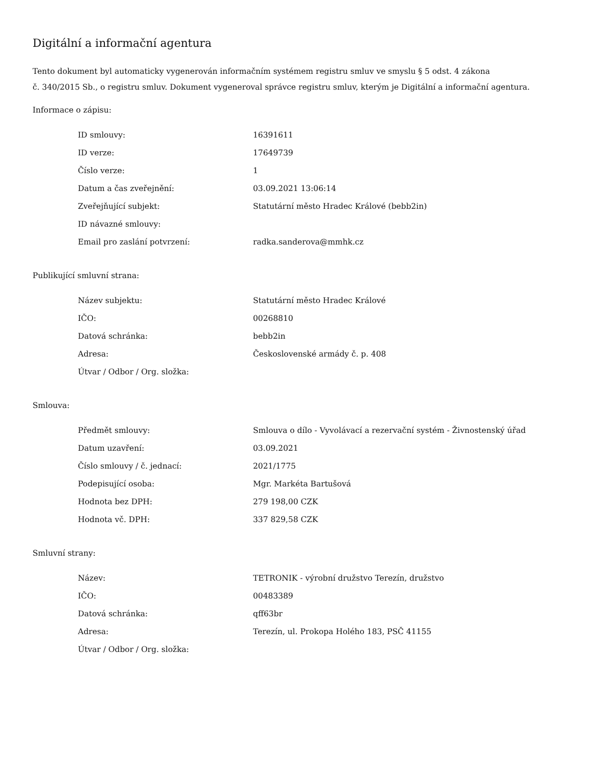Digitální a informační agentura
Tento dokument byl automaticky vygenerován informačním systémem registru smluv ve smyslu § 5 odst. 4 zákona
č. 340/2015 Sb., o registru smluv. Dokument vygeneroval správce registru smluv, kterým je Digitální a informační agentura.
Informace o zápisu:
| ID smlouvy: | 16391611 |
| ID verze: | 17649739 |
| Číslo verze: | 1 |
| Datum a čas zveřejnění: | 03.09.2021 13:06:14 |
| Zveřejňující subjekt: | Statutární město Hradec Králové (bebb2in) |
| ID návazné smlouvy: | |
| Email pro zaslání potvrzení: | radka.sanderova@mmhk.cz |
Publikující smluvní strana:
| Název subjektu: | Statutární město Hradec Králové |
| IČO: | 00268810 |
| Datová schránka: | bebb2in |
| Adresa: | Československé armády č. p. 408 |
| Útvar / Odbor / Org. složka: | |
Smlouva:
| Předmět smlouvy: | Smlouva o dílo - Vyvolávací a rezervační systém - Živnostenský úřad |
| Datum uzavření: | 03.09.2021 |
| Číslo smlouvy / č. jednací: | 2021/1775 |
| Podepisující osoba: | Mgr. Markéta Bartušová |
| Hodnota bez DPH: | 279 198,00 CZK |
| Hodnota vč. DPH: | 337 829,58 CZK |
Smluvní strany:
| Název: | TETRONIK - výrobní družstvo Terezín, družstvo |
| IČO: | 00483389 |
| Datová schránka: | qff63br |
| Adresa: | Terezín, ul. Prokopa Holého 183, PSČ 41155 |
| Útvar / Odbor / Org. složka: | |